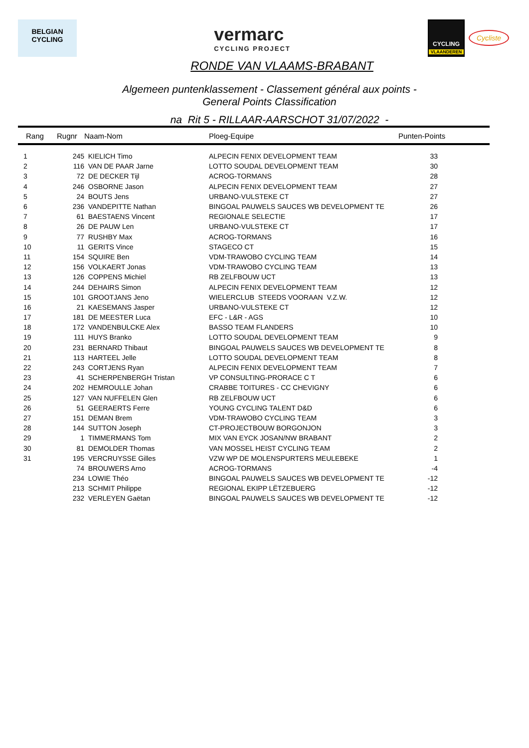BELGIAN
CYCLING
vermarc
CYCLING PROJECT
CYCLING
VLAANDEREN
Cycliste
RONDE VAN VLAAMS-BRABANT
Algemeen puntenklassement - Classement général aux points -
General Points Classification
na Rit 5 - RILLAAR-AARSCHOT 31/07/2022 -
| Rang | Rugnr | Naam-Nom | Ploeg-Equipe | Punten-Points |
| --- | --- | --- | --- | --- |
| 1 | 245 | KIELICH Timo | ALPECIN FENIX DEVELOPMENT TEAM | 33 |
| 2 | 116 | VAN DE PAAR Jarne | LOTTO SOUDAL DEVELOPMENT TEAM | 30 |
| 3 | 72 | DE DECKER Tijl | ACROG-TORMANS | 28 |
| 4 | 246 | OSBORNE Jason | ALPECIN FENIX DEVELOPMENT TEAM | 27 |
| 5 | 24 | BOUTS Jens | URBANO-VULSTEKE CT | 27 |
| 6 | 236 | VANDEPITTE Nathan | BINGOAL PAUWELS SAUCES WB DEVELOPMENT TE | 26 |
| 7 | 61 | BAESTAENS Vincent | REGIONALE SELECTIE | 17 |
| 8 | 26 | DE PAUW Len | URBANO-VULSTEKE CT | 17 |
| 9 | 77 | RUSHBY Max | ACROG-TORMANS | 16 |
| 10 | 11 | GERITS Vince | STAGECO CT | 15 |
| 11 | 154 | SQUIRE Ben | VDM-TRAWOBO CYCLING TEAM | 14 |
| 12 | 156 | VOLKAERT Jonas | VDM-TRAWOBO CYCLING TEAM | 13 |
| 13 | 126 | COPPENS Michiel | RB ZELFBOUW UCT | 13 |
| 14 | 244 | DEHAIRS Simon | ALPECIN FENIX DEVELOPMENT TEAM | 12 |
| 15 | 101 | GROOTJANS Jeno | WIELERCLUB STEEDS VOORAAN V.Z.W. | 12 |
| 16 | 21 | KAESEMANS Jasper | URBANO-VULSTEKE CT | 12 |
| 17 | 181 | DE MEESTER Luca | EFC - L&R - AGS | 10 |
| 18 | 172 | VANDENBULCKE Alex | BASSO TEAM FLANDERS | 10 |
| 19 | 111 | HUYS Branko | LOTTO SOUDAL DEVELOPMENT TEAM | 9 |
| 20 | 231 | BERNARD Thibaut | BINGOAL PAUWELS SAUCES WB DEVELOPMENT TE | 8 |
| 21 | 113 | HARTEEL Jelle | LOTTO SOUDAL DEVELOPMENT TEAM | 8 |
| 22 | 243 | CORTJENS Ryan | ALPECIN FENIX DEVELOPMENT TEAM | 7 |
| 23 | 41 | SCHERPENBERGH Tristan | VP CONSULTING-PRORACE C T | 6 |
| 24 | 202 | HEMROULLE Johan | CRABBE TOITURES - CC CHEVIGNY | 6 |
| 25 | 127 | VAN NUFFELEN Glen | RB ZELFBOUW UCT | 6 |
| 26 | 51 | GEERAERTS Ferre | YOUNG CYCLING TALENT D&D | 6 |
| 27 | 151 | DEMAN Brem | VDM-TRAWOBO CYCLING TEAM | 3 |
| 28 | 144 | SUTTON Joseph | CT-PROJECTBOUW BORGONJON | 3 |
| 29 | 1 | TIMMERMANS Tom | MIX VAN EYCK JOSAN/NW BRABANT | 2 |
| 30 | 81 | DEMOLDER Thomas | VAN MOSSEL HEIST CYCLING TEAM | 2 |
| 31 | 195 | VERCRUYSSE Gilles | VZW WP DE MOLENSPURTERS MEULEBEKE | 1 |
| | 74 | BROUWERS Arno | ACROG-TORMANS | -4 |
| | 234 | LOWIE Théo | BINGOAL PAUWELS SAUCES WB DEVELOPMENT TE | -12 |
| | 213 | SCHMIT Philippe | REGIONAL EKIPP LËTZEBUERG | -12 |
| | 232 | VERLEYEN Gaëtan | BINGOAL PAUWELS SAUCES WB DEVELOPMENT TE | -12 |